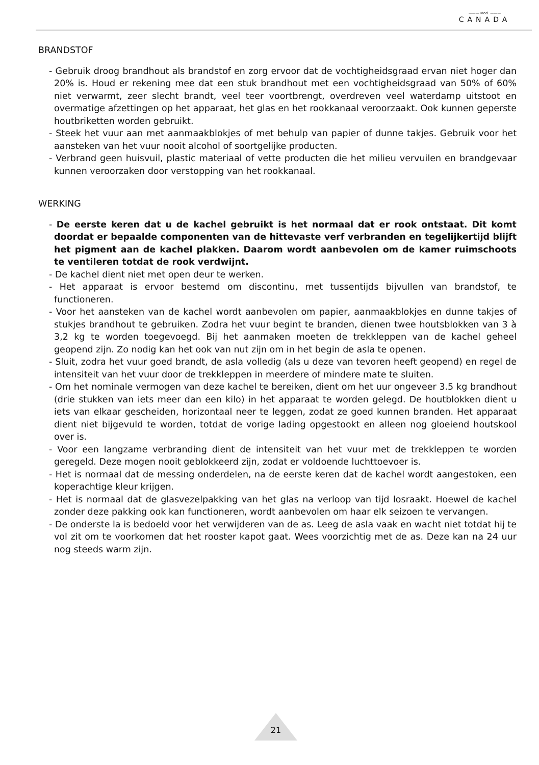——— Mod. ———
CANADA
BRANDSTOF
- Gebruik droog brandhout als brandstof en zorg ervoor dat de vochtigheidsgraad ervan niet hoger dan 20% is. Houd er rekening mee dat een stuk brandhout met een vochtigheidsgraad van 50% of 60% niet verwarmt, zeer slecht brandt, veel teer voortbrengt, overdreven veel waterdamp uitstoot en overmatige afzettingen op het apparaat, het glas en het rookkanaal veroorzaakt. Ook kunnen geperste houtbriketten worden gebruikt.
- Steek het vuur aan met aanmaakblokjes of met behulp van papier of dunne takjes. Gebruik voor het aansteken van het vuur nooit alcohol of soortgelijke producten.
- Verbrand geen huisvuil, plastic materiaal of vette producten die het milieu vervuilen en brandgevaar kunnen veroorzaken door verstopping van het rookkanaal.
WERKING
- De eerste keren dat u de kachel gebruikt is het normaal dat er rook ontstaat. Dit komt doordat er bepaalde componenten van de hittevaste verf verbranden en tegelijkertijd blijft het pigment aan de kachel plakken. Daarom wordt aanbevolen om de kamer ruimschoots te ventileren totdat de rook verdwijnt.
- De kachel dient niet met open deur te werken.
- Het apparaat is ervoor bestemd om discontinu, met tussentijds bijvullen van brandstof, te functioneren.
- Voor het aansteken van de kachel wordt aanbevolen om papier, aanmaakblokjes en dunne takjes of stukjes brandhout te gebruiken. Zodra het vuur begint te branden, dienen twee houtsblokken van 3 à 3,2 kg te worden toegevoegd. Bij het aanmaken moeten de trekkleppen van de kachel geheel geopend zijn. Zo nodig kan het ook van nut zijn om in het begin de asla te openen.
- Sluit, zodra het vuur goed brandt, de asla volledig (als u deze van tevoren heeft geopend) en regel de intensiteit van het vuur door de trekkleppen in meerdere of mindere mate te sluiten.
- Om het nominale vermogen van deze kachel te bereiken, dient om het uur ongeveer 3.5 kg brandhout (drie stukken van iets meer dan een kilo) in het apparaat te worden gelegd. De houtblokken dient u iets van elkaar gescheiden, horizontaal neer te leggen, zodat ze goed kunnen branden. Het apparaat dient niet bijgevuld te worden, totdat de vorige lading opgestookt en alleen nog gloeiend houtskool over is.
- Voor een langzame verbranding dient de intensiteit van het vuur met de trekkleppen te worden geregeld. Deze mogen nooit geblokkeerd zijn, zodat er voldoende luchttoevoer is.
- Het is normaal dat de messing onderdelen, na de eerste keren dat de kachel wordt aangestoken, een koperachtige kleur krijgen.
- Het is normaal dat de glasvezelpakking van het glas na verloop van tijd losraakt. Hoewel de kachel zonder deze pakking ook kan functioneren, wordt aanbevolen om haar elk seizoen te vervangen.
- De onderste la is bedoeld voor het verwijderen van de as. Leeg de asla vaak en wacht niet totdat hij te vol zit om te voorkomen dat het rooster kapot gaat. Wees voorzichtig met de as. Deze kan na 24 uur nog steeds warm zijn.
21